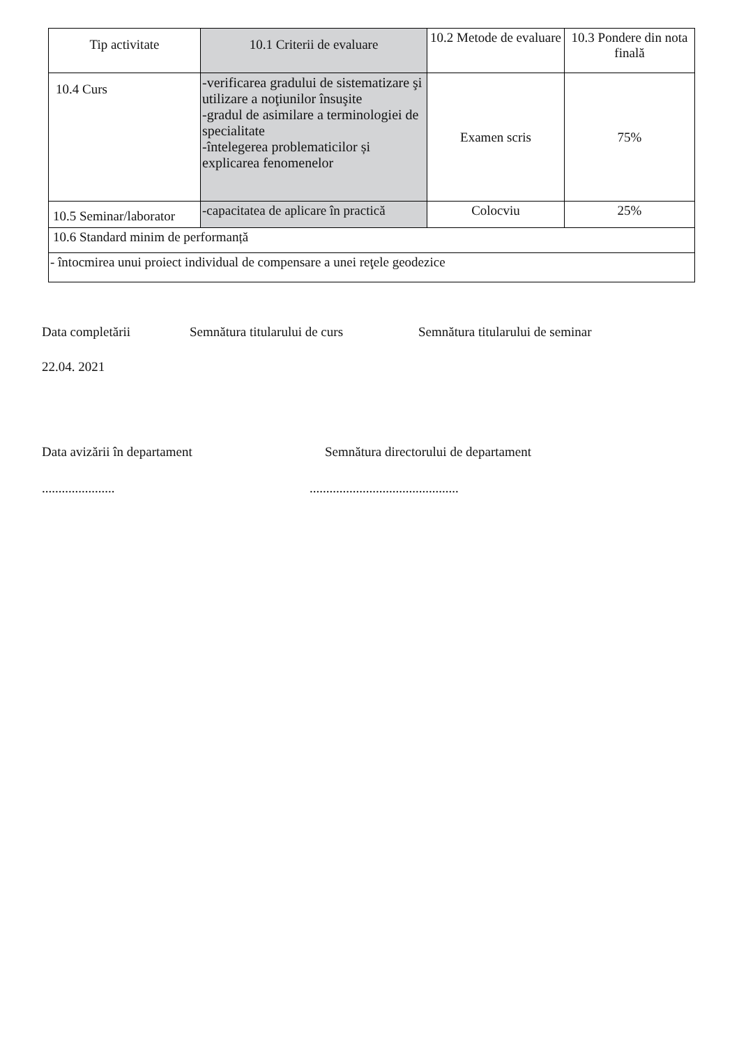| Tip activitate | 10.1 Criterii de evaluare | 10.2 Metode de evaluare | 10.3 Pondere din nota finală |
| --- | --- | --- | --- |
| 10.4 Curs | -verificarea gradului de sistematizare şi utilizare a noţiunilor însuşite -gradul de asimilare a terminologiei de specialitate -întelegerea problematicilor și explicarea fenomenelor | Examen scris | 75% |
| 10.5 Seminar/laborator | -capacitatea de aplicare în practică | Colocviu | 25% |
| 10.6 Standard minim de performanță | | | |
| - întocmirea unui proiect individual de compensare a unei reţele geodezice | | | |
Data completării Semnătura titularului de curs Semnătura titularului de seminar
22.04. 2021
Data avizării în departament Semnătura directorului de departament
...................................................................